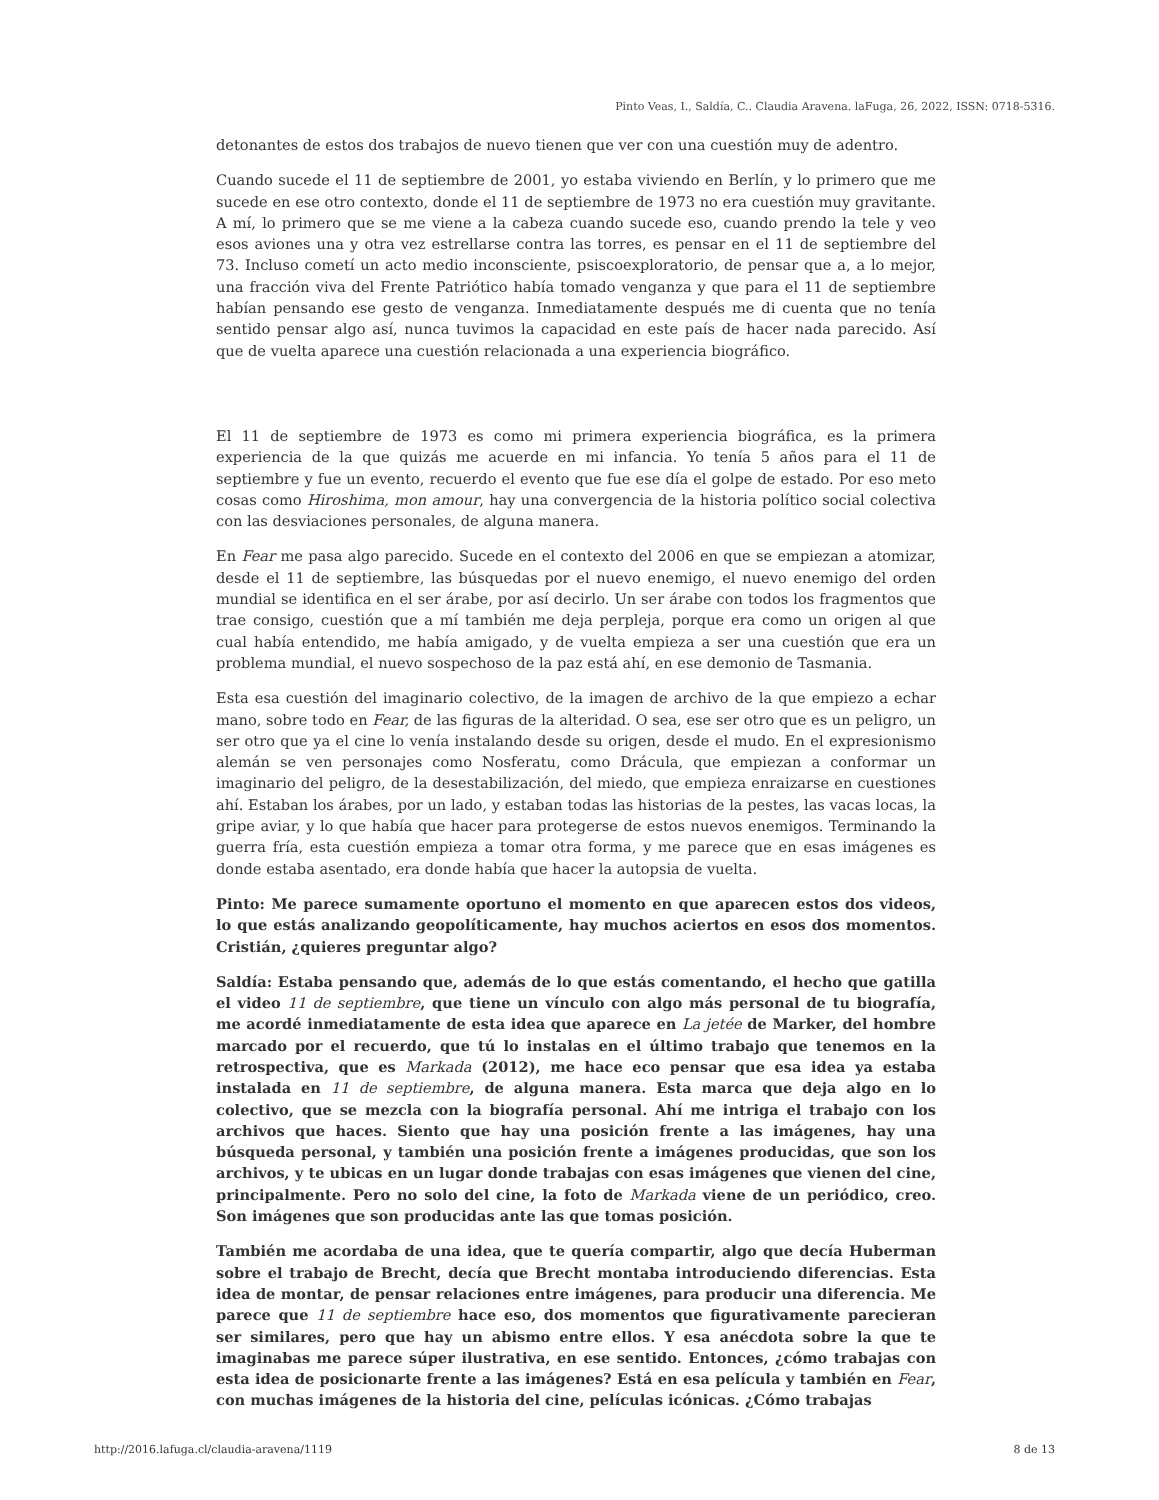Pinto Veas, I., Saldía, C.. Claudia Aravena. laFuga, 26, 2022, ISSN: 0718-5316.
detonantes de estos dos trabajos de nuevo tienen que ver con una cuestión muy de adentro.
Cuando sucede el 11 de septiembre de 2001, yo estaba viviendo en Berlín, y lo primero que me sucede en ese otro contexto, donde el 11 de septiembre de 1973 no era cuestión muy gravitante. A mí, lo primero que se me viene a la cabeza cuando sucede eso, cuando prendo la tele y veo esos aviones una y otra vez estrellarse contra las torres, es pensar en el 11 de septiembre del 73. Incluso cometí un acto medio inconsciente, psiscoexploratorio, de pensar que a, a lo mejor, una fracción viva del Frente Patriótico había tomado venganza y que para el 11 de septiembre habían pensando ese gesto de venganza. Inmediatamente después me di cuenta que no tenía sentido pensar algo así, nunca tuvimos la capacidad en este país de hacer nada parecido. Así que de vuelta aparece una cuestión relacionada a una experiencia biográfico.
El 11 de septiembre de 1973 es como mi primera experiencia biográfica, es la primera experiencia de la que quizás me acuerde en mi infancia. Yo tenía 5 años para el 11 de septiembre y fue un evento, recuerdo el evento que fue ese día el golpe de estado. Por eso meto cosas como Hiroshima, mon amour, hay una convergencia de la historia político social colectiva con las desviaciones personales, de alguna manera.
En Fear me pasa algo parecido. Sucede en el contexto del 2006 en que se empiezan a atomizar, desde el 11 de septiembre, las búsquedas por el nuevo enemigo, el nuevo enemigo del orden mundial se identifica en el ser árabe, por así decirlo. Un ser árabe con todos los fragmentos que trae consigo, cuestión que a mí también me deja perpleja, porque era como un origen al que cual había entendido, me había amigado, y de vuelta empieza a ser una cuestión que era un problema mundial, el nuevo sospechoso de la paz está ahí, en ese demonio de Tasmania.
Esta esa cuestión del imaginario colectivo, de la imagen de archivo de la que empiezo a echar mano, sobre todo en Fear, de las figuras de la alteridad. O sea, ese ser otro que es un peligro, un ser otro que ya el cine lo venía instalando desde su origen, desde el mudo. En el expresionismo alemán se ven personajes como Nosferatu, como Drácula, que empiezan a conformar un imaginario del peligro, de la desestabilización, del miedo, que empieza enraizarse en cuestiones ahí. Estaban los árabes, por un lado, y estaban todas las historias de la pestes, las vacas locas, la gripe aviar, y lo que había que hacer para protegerse de estos nuevos enemigos. Terminando la guerra fría, esta cuestión empieza a tomar otra forma, y me parece que en esas imágenes es donde estaba asentado, era donde había que hacer la autopsia de vuelta.
Pinto: Me parece sumamente oportuno el momento en que aparecen estos dos videos, lo que estás analizando geopolíticamente, hay muchos aciertos en esos dos momentos. Cristián, ¿quieres preguntar algo?
Saldía: Estaba pensando que, además de lo que estás comentando, el hecho que gatilla el video 11 de septiembre, que tiene un vínculo con algo más personal de tu biografía, me acordé inmediatamente de esta idea que aparece en La jetée de Marker, del hombre marcado por el recuerdo, que tú lo instalas en el último trabajo que tenemos en la retrospectiva, que es Markada (2012), me hace eco pensar que esa idea ya estaba instalada en 11 de septiembre, de alguna manera. Esta marca que deja algo en lo colectivo, que se mezcla con la biografía personal. Ahí me intriga el trabajo con los archivos que haces. Siento que hay una posición frente a las imágenes, hay una búsqueda personal, y también una posición frente a imágenes producidas, que son los archivos, y te ubicas en un lugar donde trabajas con esas imágenes que vienen del cine, principalmente. Pero no solo del cine, la foto de Markada viene de un periódico, creo. Son imágenes que son producidas ante las que tomas posición.
También me acordaba de una idea, que te quería compartir, algo que decía Huberman sobre el trabajo de Brecht, decía que Brecht montaba introduciendo diferencias. Esta idea de montar, de pensar relaciones entre imágenes, para producir una diferencia. Me parece que 11 de septiembre hace eso, dos momentos que figurativamente parecieran ser similares, pero que hay un abismo entre ellos. Y esa anécdota sobre la que te imaginabas me parece súper ilustrativa, en ese sentido. Entonces, ¿cómo trabajas con esta idea de posicionarte frente a las imágenes? Está en esa película y también en Fear, con muchas imágenes de la historia del cine, películas icónicas. ¿Cómo trabajas
http://2016.lafuga.cl/claudia-aravena/1119
8 de 13